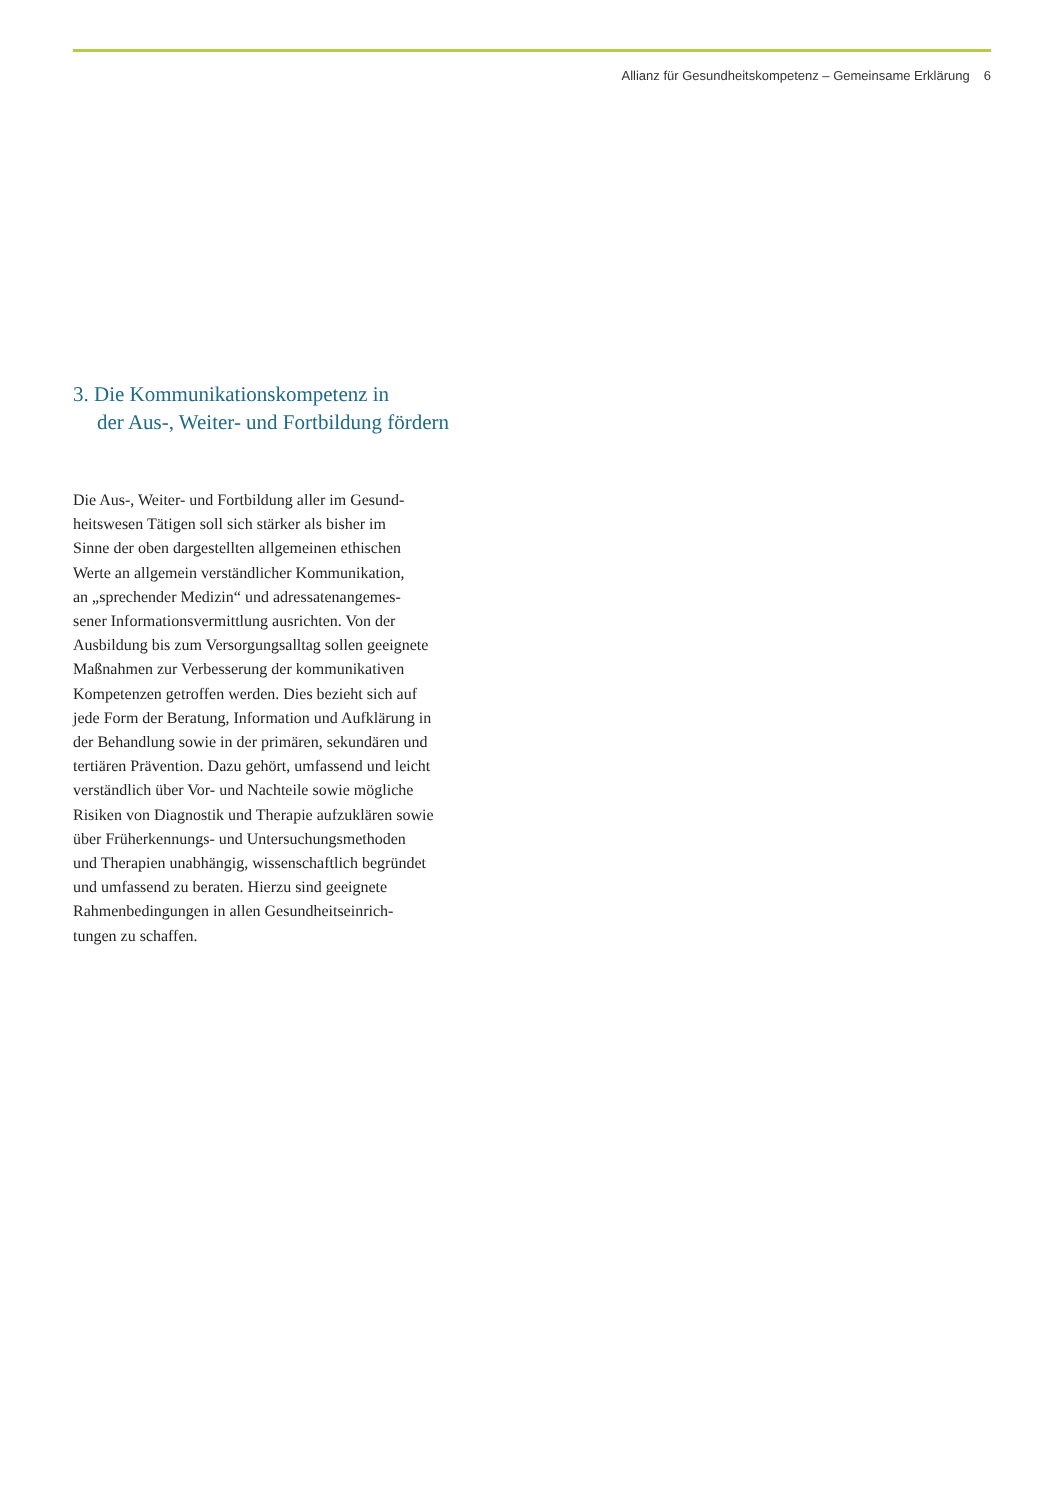Allianz für Gesundheitskompetenz – Gemeinsame Erklärung 6
3. Die Kommunikationskompetenz in
der Aus-, Weiter- und Fortbildung fördern
Die Aus-, Weiter- und Fortbildung aller im Gesund-
heitswesen Tätigen soll sich stärker als bisher im
Sinne der oben dargestellten allgemeinen ethischen
Werte an allgemein verständlicher Kommunikation,
an „sprechender Medizin“ und adressatenangemes-
sener Informationsvermittlung ausrichten. Von der
Ausbildung bis zum Versorgungsalltag sollen geeignete
Maßnahmen zur Verbesserung der kommunikativen
Kompetenzen getroffen werden. Dies bezieht sich auf
jede Form der Beratung, Information und Aufklärung in
der Behandlung sowie in der primären, sekundären und
tertiären Prävention. Dazu gehört, umfassend und leicht
verständlich über Vor- und Nachteile sowie mögliche
Risiken von Diagnostik und Therapie aufzuklären sowie
über Früherkennungs- und Untersuchungsmethoden
und Therapien unabhängig, wissenschaftlich begründet
und umfassend zu beraten. Hierzu sind geeignete
Rahmenbedingungen in allen Gesundheitseinrich-
tungen zu schaffen.